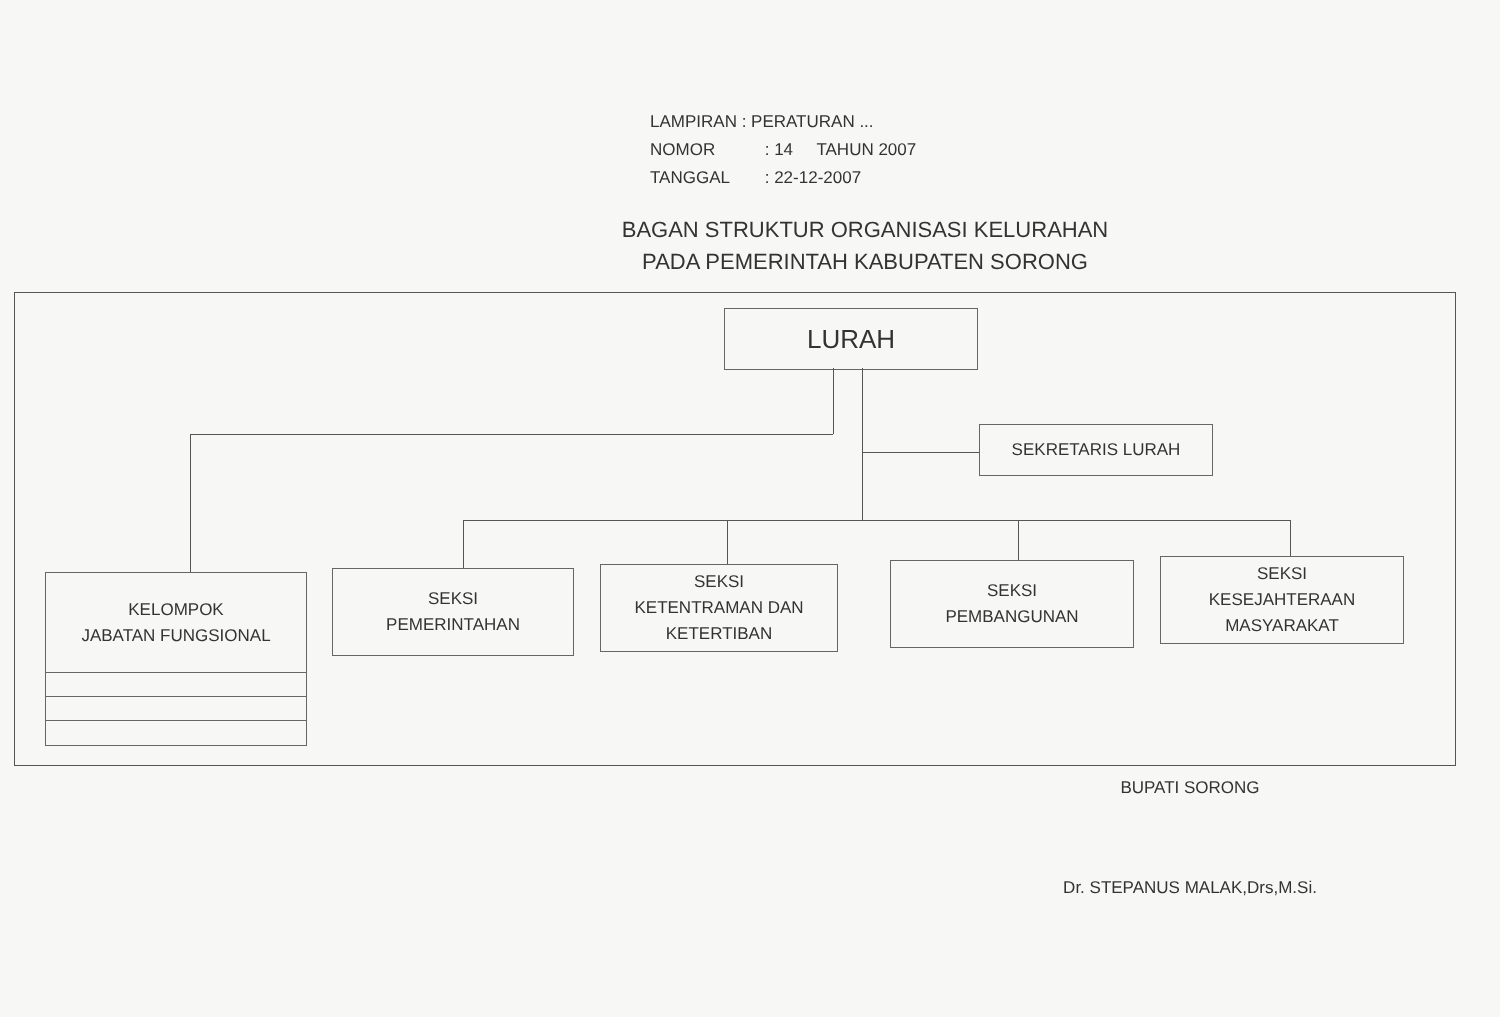LAMPIRAN : PERATURAN ...
NOMOR : 14 TAHUN 2007
TANGGAL : 22-12-2007
BAGAN STRUKTUR ORGANISASI KELURAHAN
PADA PEMERINTAH KABUPATEN SORONG
LURAH
SEKRETARIS LURAH
KELOMPOK
JABATAN FUNGSIONAL
SEKSI
PEMERINTAHAN
SEKSI
KETENTRAMAN DAN
KETERTIBAN
SEKSI
PEMBANGUNAN
SEKSI
KESEJAHTERAAN
MASYARAKAT
BUPATI SORONG
Dr. STEPANUS MALAK,Drs,M.Si.